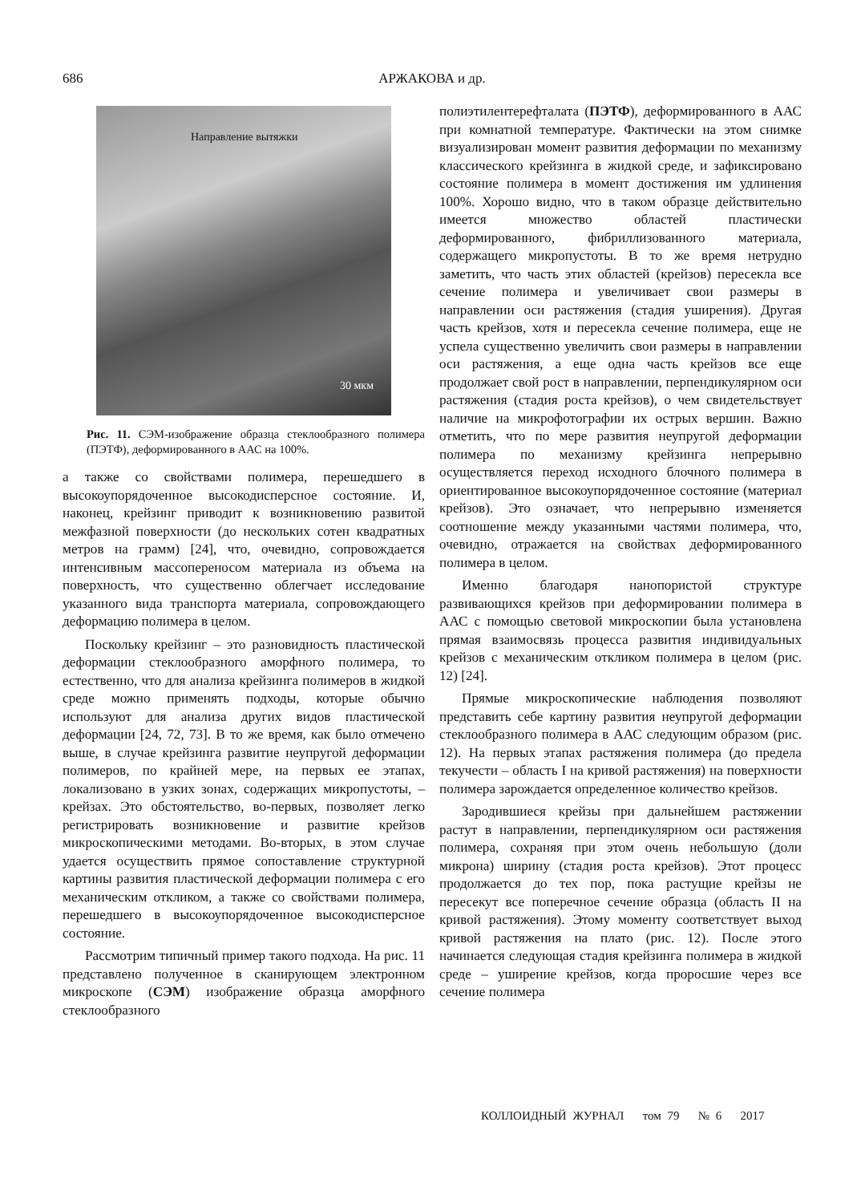686
АРЖАКОВА и др.
Направление вытяжки
30 мкм
Рис. 11. СЭМ-изображение образца стеклообразного полимера (ПЭТФ), деформированного в ААС на 100%.
а также со свойствами полимера, перешедшего в высокоупорядоченное высокодисперсное состояние. И, наконец, крейзинг приводит к возникновению развитой межфазной поверхности (до нескольких сотен квадратных метров на грамм) [24], что, очевидно, сопровождается интенсивным массопереносом материала из объема на поверхность, что существенно облегчает исследование указанного вида транспорта материала, сопровождающего деформацию полимера в целом.
Поскольку крейзинг – это разновидность пластической деформации стеклообразного аморфного полимера, то естественно, что для анализа крейзинга полимеров в жидкой среде можно применять подходы, которые обычно используют для анализа других видов пластической деформации [24, 72, 73]. В то же время, как было отмечено выше, в случае крейзинга развитие неупругой деформации полимеров, по крайней мере, на первых ее этапах, локализовано в узких зонах, содержащих микропустоты, – крейзах. Это обстоятельство, во-первых, позволяет легко регистрировать возникновение и развитие крейзов микроскопическими методами. Во-вторых, в этом случае удается осуществить прямое сопоставление структурной картины развития пластической деформации полимера с его механическим откликом, а также со свойствами полимера, перешедшего в высокоупорядоченное высокодисперсное состояние.
Рассмотрим типичный пример такого подхода. На рис. 11 представлено полученное в сканирующем электронном микроскопе (СЭМ) изображение образца аморфного стеклообразного
полиэтилентерефталата (ПЭТФ), деформированного в ААС при комнатной температуре. Фактически на этом снимке визуализирован момент развития деформации по механизму классического крейзинга в жидкой среде, и зафиксировано состояние полимера в момент достижения им удлинения 100%. Хорошо видно, что в таком образце действительно имеется множество областей пластически деформированного, фибриллизованного материала, содержащего микропустоты. В то же время нетрудно заметить, что часть этих областей (крейзов) пересекла все сечение полимера и увеличивает свои размеры в направлении оси растяжения (стадия уширения). Другая часть крейзов, хотя и пересекла сечение полимера, еще не успела существенно увеличить свои размеры в направлении оси растяжения, а еще одна часть крейзов все еще продолжает свой рост в направлении, перпендикулярном оси растяжения (стадия роста крейзов), о чем свидетельствует наличие на микрофотографии их острых вершин. Важно отметить, что по мере развития неупругой деформации полимера по механизму крейзинга непрерывно осуществляется переход исходного блочного полимера в ориентированное высокоупорядоченное состояние (материал крейзов). Это означает, что непрерывно изменяется соотношение между указанными частями полимера, что, очевидно, отражается на свойствах деформированного полимера в целом.
Именно благодаря нанопористой структуре развивающихся крейзов при деформировании полимера в ААС с помощью световой микроскопии была установлена прямая взаимосвязь процесса развития индивидуальных крейзов с механическим откликом полимера в целом (рис. 12) [24].
Прямые микроскопические наблюдения позволяют представить себе картину развития неупругой деформации стеклообразного полимера в ААС следующим образом (рис. 12). На первых этапах растяжения полимера (до предела текучести – область I на кривой растяжения) на поверхности полимера зарождается определенное количество крейзов.
Зародившиеся крейзы при дальнейшем растяжении растут в направлении, перпендикулярном оси растяжения полимера, сохраняя при этом очень небольшую (доли микрона) ширину (стадия роста крейзов). Этот процесс продолжается до тех пор, пока растущие крейзы не пересекут все поперечное сечение образца (область II на кривой растяжения). Этому моменту соответствует выход кривой растяжения на плато (рис. 12). После этого начинается следующая стадия крейзинга полимера в жидкой среде – уширение крейзов, когда проросшие через все сечение полимера
КОЛЛОИДНЫЙ ЖУРНАЛ том 79 № 6 2017